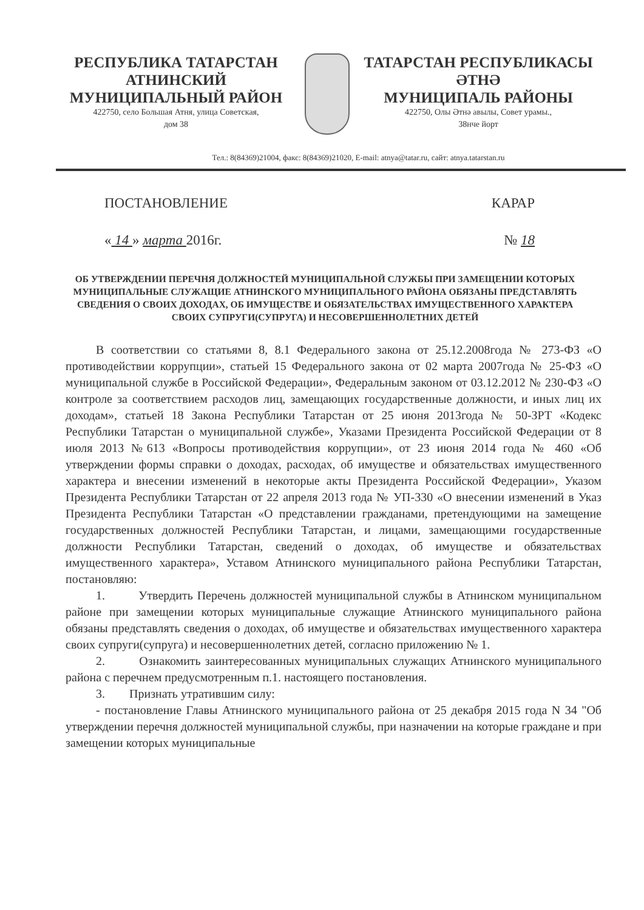РЕСПУБЛИКА ТАТАРСТАН
АТНИНСКИЙ
МУНИЦИПАЛЬНЫЙ РАЙОН
422750, село Большая Атня, улица Советская,
дом 38
ТАТАРСТАН РЕСПУБЛИКАСЫ
ӘТНӘ
МУНИЦИПАЛЬ РАЙОНЫ
422750, Олы Әтнә авылы, Совет урамы.,
38нче йорт
Тел.: 8(84369)21004, факс: 8(84369)21020, E-mail: atnya@tatar.ru, сайт: atnya.tatarstan.ru
ПОСТАНОВЛЕНИЕ КАРАР
« 14 » марта 2016г. № 18
ОБ УТВЕРЖДЕНИИ ПЕРЕЧНЯ ДОЛЖНОСТЕЙ МУНИЦИПАЛЬНОЙ СЛУЖБЫ ПРИ ЗАМЕЩЕНИИ КОТОРЫХ МУНИЦИПАЛЬНЫЕ СЛУЖАЩИЕ АТНИНСКОГО МУНИЦИПАЛЬНОГО РАЙОНА ОБЯЗАНЫ ПРЕДСТАВЛЯТЬ СВЕДЕНИЯ О СВОИХ ДОХОДАХ, ОБ ИМУЩЕСТВЕ И ОБЯЗАТЕЛЬСТВАХ ИМУЩЕСТВЕННОГО ХАРАКТЕРА СВОИХ СУПРУГИ(СУПРУГА) И НЕСОВЕРШЕННОЛЕТНИХ ДЕТЕЙ
В соответствии со статьями 8, 8.1 Федерального закона от 25.12.2008года № 273-ФЗ «О противодействии коррупции», статьей 15 Федерального закона от 02 марта 2007года № 25-ФЗ «О муниципальной службе в Российской Федерации», Федеральным законом от 03.12.2012 № 230-ФЗ «О контроле за соответствием расходов лиц, замещающих государственные должности, и иных лиц их доходам», статьей 18 Закона Республики Татарстан от 25 июня 2013года № 50-ЗРТ «Кодекс Республики Татарстан о муниципальной службе», Указами Президента Российской Федерации от 8 июля 2013 №613 «Вопросы противодействия коррупции», от 23 июня 2014 года № 460 «Об утверждении формы справки о доходах, расходах, об имуществе и обязательствах имущественного характера и внесении изменений в некоторые акты Президента Российской Федерации», Указом Президента Республики Татарстан от 22 апреля 2013 года № УП-330 «О внесении изменений в Указ Президента Республики Татарстан «О представлении гражданами, претендующими на замещение государственных должностей Республики Татарстан, и лицами, замещающими государственные должности Республики Татарстан, сведений о доходах, об имуществе и обязательствах имущественного характера», Уставом Атнинского муниципального района Республики Татарстан, постановляю:
1. Утвердить Перечень должностей муниципальной службы в Атнинском муниципальном районе при замещении которых муниципальные служащие Атнинского муниципального района обязаны представлять сведения о доходах, об имуществе и обязательствах имущественного характера своих супруги(супруга) и несовершеннолетних детей, согласно приложению № 1.
2. Ознакомить заинтересованных муниципальных служащих Атнинского муниципального района с перечнем предусмотренным п.1. настоящего постановления.
3. Признать утратившим силу:
- постановление Главы Атнинского муниципального района от 25 декабря 2015 года N 34 "Об утверждении перечня должностей муниципальной службы, при назначении на которые граждане и при замещении которых муниципальные